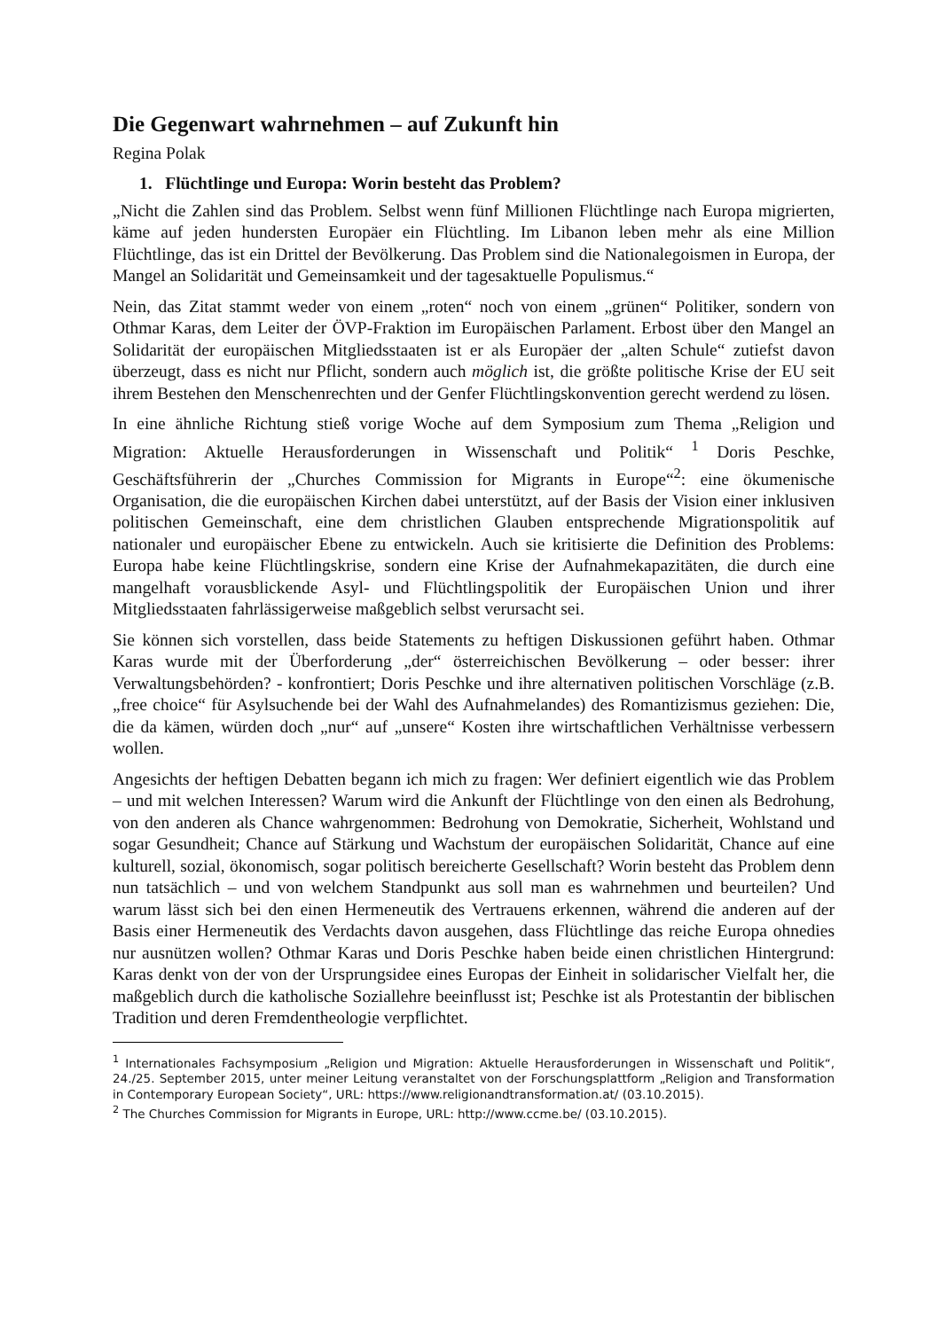Die Gegenwart wahrnehmen – auf Zukunft hin
Regina Polak
1. Flüchtlinge und Europa: Worin besteht das Problem?
„Nicht die Zahlen sind das Problem. Selbst wenn fünf Millionen Flüchtlinge nach Europa migrierten, käme auf jeden hundersten Europäer ein Flüchtling. Im Libanon leben mehr als eine Million Flüchtlinge, das ist ein Drittel der Bevölkerung. Das Problem sind die Nationalegoismen in Europa, der Mangel an Solidarität und Gemeinsamkeit und der tagesaktuelle Populismus.“
Nein, das Zitat stammt weder von einem „roten“ noch von einem „grünen“ Politiker, sondern von Othmar Karas, dem Leiter der ÖVP-Fraktion im Europäischen Parlament. Erbost über den Mangel an Solidarität der europäischen Mitgliedsstaaten ist er als Europäer der „alten Schule“ zutiefst davon überzeugt, dass es nicht nur Pflicht, sondern auch möglich ist, die größte politische Krise der EU seit ihrem Bestehen den Menschenrechten und der Genfer Flüchtlingskonvention gerecht werdend zu lösen.
In eine ähnliche Richtung stieß vorige Woche auf dem Symposium zum Thema „Religion und Migration: Aktuelle Herausforderungen in Wissenschaft und Politik“ <sup>1</sup> Doris Peschke, Geschäftsführerin der „Churches Commission for Migrants in Europe“<sup>2</sup>: eine ökumenische Organisation, die die europäischen Kirchen dabei unterstützt, auf der Basis der Vision einer inklusiven politischen Gemeinschaft, eine dem christlichen Glauben entsprechende Migrationspolitik auf nationaler und europäischer Ebene zu entwickeln. Auch sie kritisierte die Definition des Problems: Europa habe keine Flüchtlingskrise, sondern eine Krise der Aufnahmekapazitäten, die durch eine mangelhaft vorausblickende Asyl- und Flüchtlingspolitik der Europäischen Union und ihrer Mitgliedsstaaten fahrlässigerweise maßgeblich selbst verursacht sei.
Sie können sich vorstellen, dass beide Statements zu heftigen Diskussionen geführt haben. Othmar Karas wurde mit der Überforderung „der“ österreichischen Bevölkerung – oder besser: ihrer Verwaltungsbehörden? - konfrontiert; Doris Peschke und ihre alternativen politischen Vorschläge (z.B. „free choice“ für Asylsuchende bei der Wahl des Aufnahmelandes) des Romantizismus geziehen: Die, die da kämen, würden doch „nur“ auf „unsere“ Kosten ihre wirtschaftlichen Verhältnisse verbessern wollen.
Angesichts der heftigen Debatten begann ich mich zu fragen: Wer definiert eigentlich wie das Problem – und mit welchen Interessen? Warum wird die Ankunft der Flüchtlinge von den einen als Bedrohung, von den anderen als Chance wahrgenommen: Bedrohung von Demokratie, Sicherheit, Wohlstand und sogar Gesundheit; Chance auf Stärkung und Wachstum der europäischen Solidarität, Chance auf eine kulturell, sozial, ökonomisch, sogar politisch bereicherte Gesellschaft? Worin besteht das Problem denn nun tatsächlich – und von welchem Standpunkt aus soll man es wahrnehmen und beurteilen? Und warum lässt sich bei den einen Hermeneutik des Vertrauens erkennen, während die anderen auf der Basis einer Hermeneutik des Verdachts davon ausgehen, dass Flüchtlinge das reiche Europa ohnedies nur ausnützen wollen? Othmar Karas und Doris Peschke haben beide einen christlichen Hintergrund: Karas denkt von der von der Ursprungsidee eines Europas der Einheit in solidarischer Vielfalt her, die maßgeblich durch die katholische Soziallehre beeinflusst ist; Peschke ist als Protestantin der biblischen Tradition und deren Fremdentheologie verpflichtet.
<sup>1</sup> Internationales Fachsymposium „Religion und Migration: Aktuelle Herausforderungen in Wissenschaft und Politik“, 24./25. September 2015, unter meiner Leitung veranstaltet von der Forschungsplattform „Religion and Transformation in Contemporary European Society“, URL: https://www.religionandtransformation.at/ (03.10.2015).
<sup>2</sup> The Churches Commission for Migrants in Europe, URL: http://www.ccme.be/ (03.10.2015).